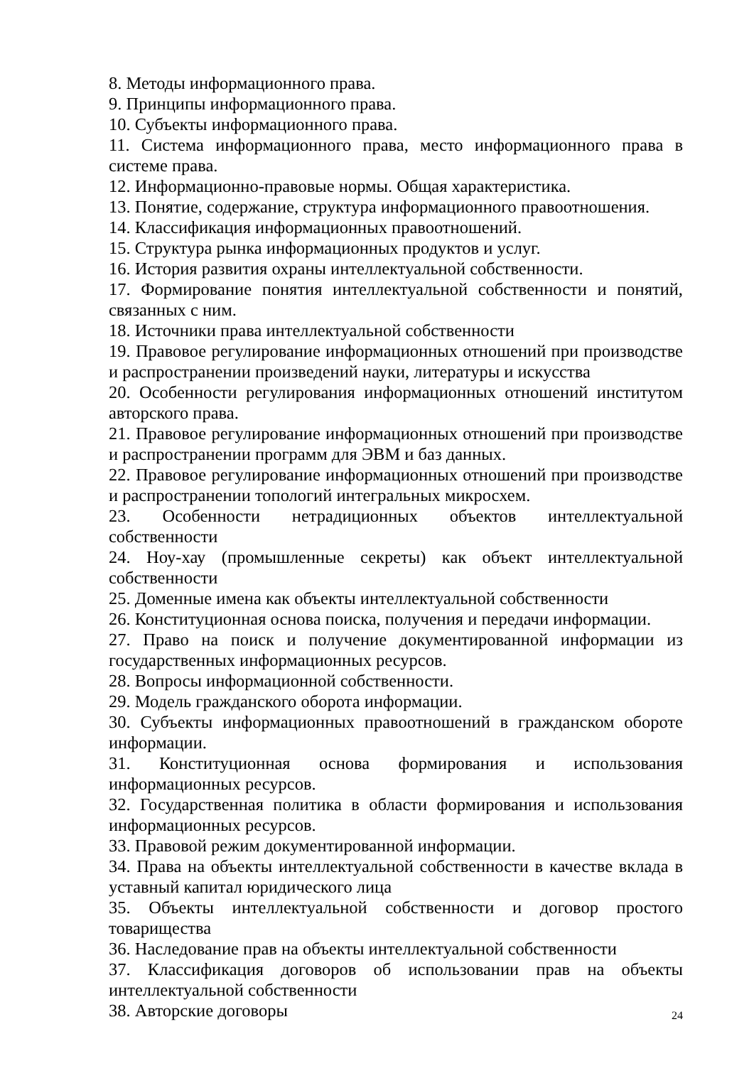8. Методы информационного права.
9. Принципы информационного права.
10. Субъекты информационного права.
11. Система информационного права, место информационного права в системе права.
12. Информационно-правовые нормы. Общая характеристика.
13. Понятие, содержание, структура информационного правоотношения.
14. Классификация информационных правоотношений.
15. Структура рынка информационных продуктов и услуг.
16. История развития охраны интеллектуальной собственности.
17. Формирование понятия интеллектуальной собственности и понятий, связанных с ним.
18. Источники права интеллектуальной собственности
19. Правовое регулирование информационных отношений при производстве и распространении произведений науки, литературы и искусства
20. Особенности регулирования информационных отношений институтом авторского права.
21. Правовое регулирование информационных отношений при производстве и распространении программ для ЭВМ и баз данных.
22. Правовое регулирование информационных отношений при производстве и распространении топологий интегральных микросхем.
23. Особенности нетрадиционных объектов интеллектуальной собственности
24. Ноу-хау (промышленные секреты) как объект интеллектуальной собственности
25. Доменные имена как объекты интеллектуальной собственности
26. Конституционная основа поиска, получения и передачи информации.
27. Право на поиск и получение документированной информации из государственных информационных ресурсов.
28. Вопросы информационной собственности.
29. Модель гражданского оборота информации.
30. Субъекты информационных правоотношений в гражданском обороте информации.
31. Конституционная основа формирования и использования информационных ресурсов.
32. Государственная политика в области формирования и использования информационных ресурсов.
33. Правовой режим документированной информации.
34. Права на объекты интеллектуальной собственности в качестве вклада в уставный капитал юридического лица
35. Объекты интеллектуальной собственности и договор простого товарищества
36. Наследование прав на объекты интеллектуальной собственности
37. Классификация договоров об использовании прав на объекты интеллектуальной собственности
38. Авторские договоры
24